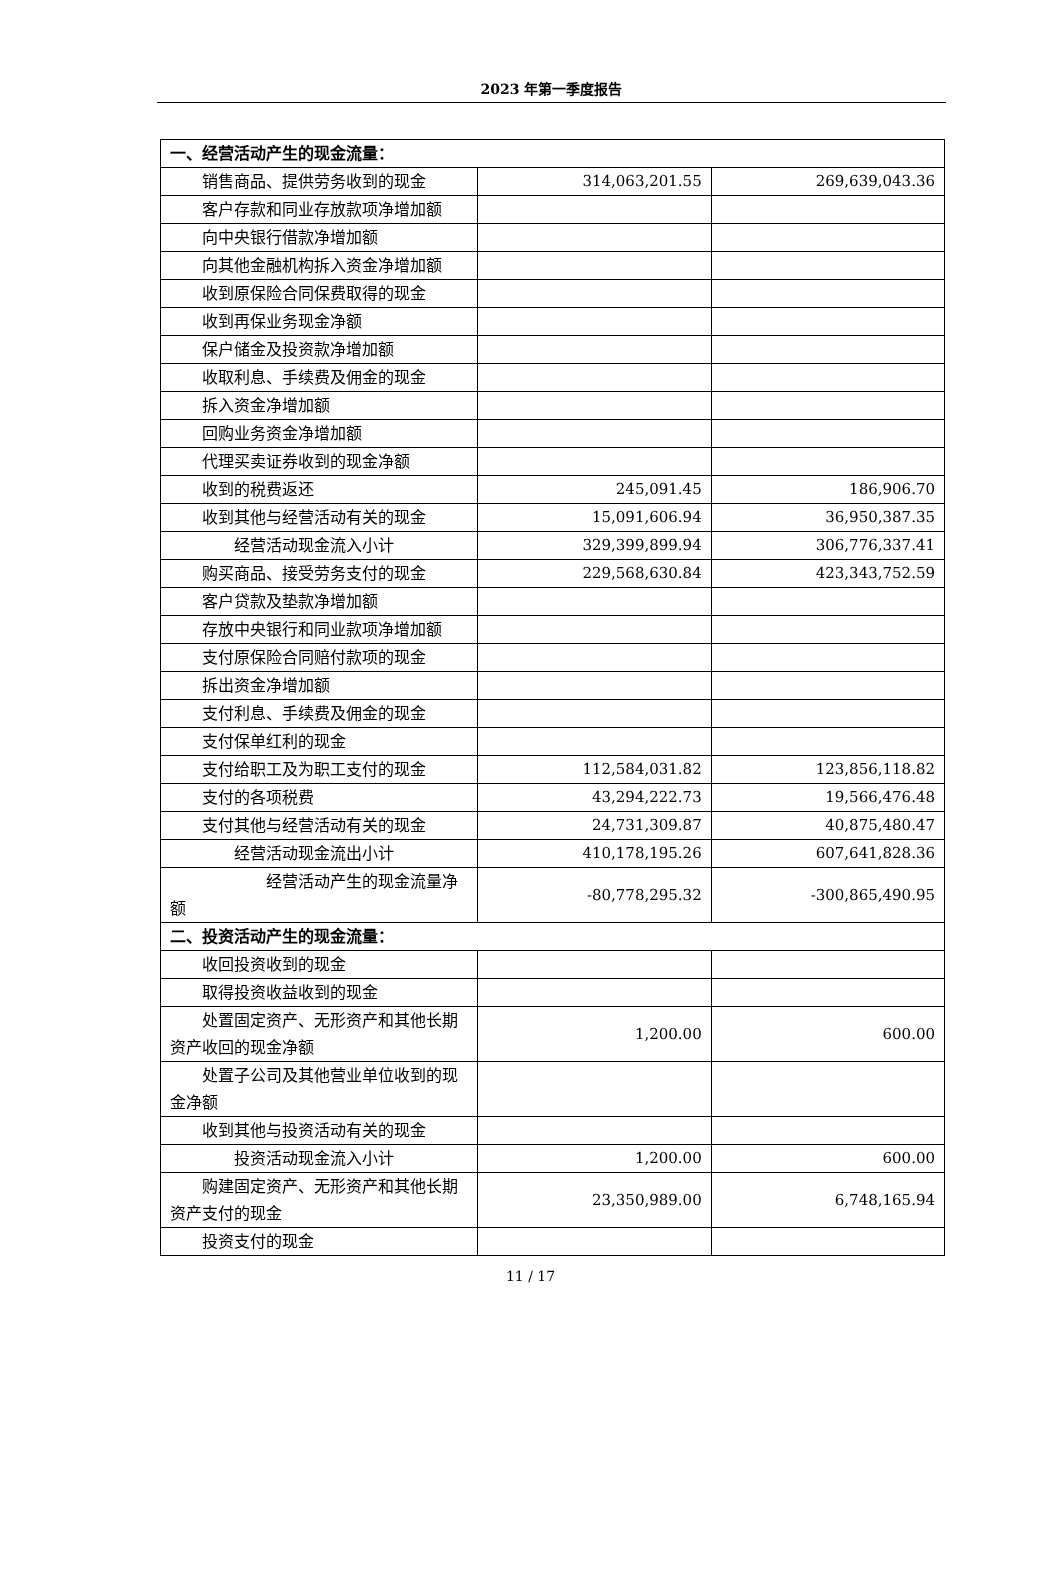2023 年第一季度报告
| 一、经营活动产生的现金流量： | | |
| 销售商品、提供劳务收到的现金 | 314,063,201.55 | 269,639,043.36 |
| 客户存款和同业存放款项净增加额 | | |
| 向中央银行借款净增加额 | | |
| 向其他金融机构拆入资金净增加额 | | |
| 收到原保险合同保费取得的现金 | | |
| 收到再保业务现金净额 | | |
| 保户储金及投资款净增加额 | | |
| 收取利息、手续费及佣金的现金 | | |
| 拆入资金净增加额 | | |
| 回购业务资金净增加额 | | |
| 代理买卖证券收到的现金净额 | | |
| 收到的税费返还 | 245,091.45 | 186,906.70 |
| 收到其他与经营活动有关的现金 | 15,091,606.94 | 36,950,387.35 |
| 经营活动现金流入小计 | 329,399,899.94 | 306,776,337.41 |
| 购买商品、接受劳务支付的现金 | 229,568,630.84 | 423,343,752.59 |
| 客户贷款及垫款净增加额 | | |
| 存放中央银行和同业款项净增加额 | | |
| 支付原保险合同赔付款项的现金 | | |
| 拆出资金净增加额 | | |
| 支付利息、手续费及佣金的现金 | | |
| 支付保单红利的现金 | | |
| 支付给职工及为职工支付的现金 | 112,584,031.82 | 123,856,118.82 |
| 支付的各项税费 | 43,294,222.73 | 19,566,476.48 |
| 支付其他与经营活动有关的现金 | 24,731,309.87 | 40,875,480.47 |
| 经营活动现金流出小计 | 410,178,195.26 | 607,641,828.36 |
| 经营活动产生的现金流量净额 | -80,778,295.32 | -300,865,490.95 |
| 二、投资活动产生的现金流量： | | |
| 收回投资收到的现金 | | |
| 取得投资收益收到的现金 | | |
| 处置固定资产、无形资产和其他长期资产收回的现金净额 | 1,200.00 | 600.00 |
| 处置子公司及其他营业单位收到的现金净额 | | |
| 收到其他与投资活动有关的现金 | | |
| 投资活动现金流入小计 | 1,200.00 | 600.00 |
| 购建固定资产、无形资产和其他长期资产支付的现金 | 23,350,989.00 | 6,748,165.94 |
| 投资支付的现金 | | |
11 / 17